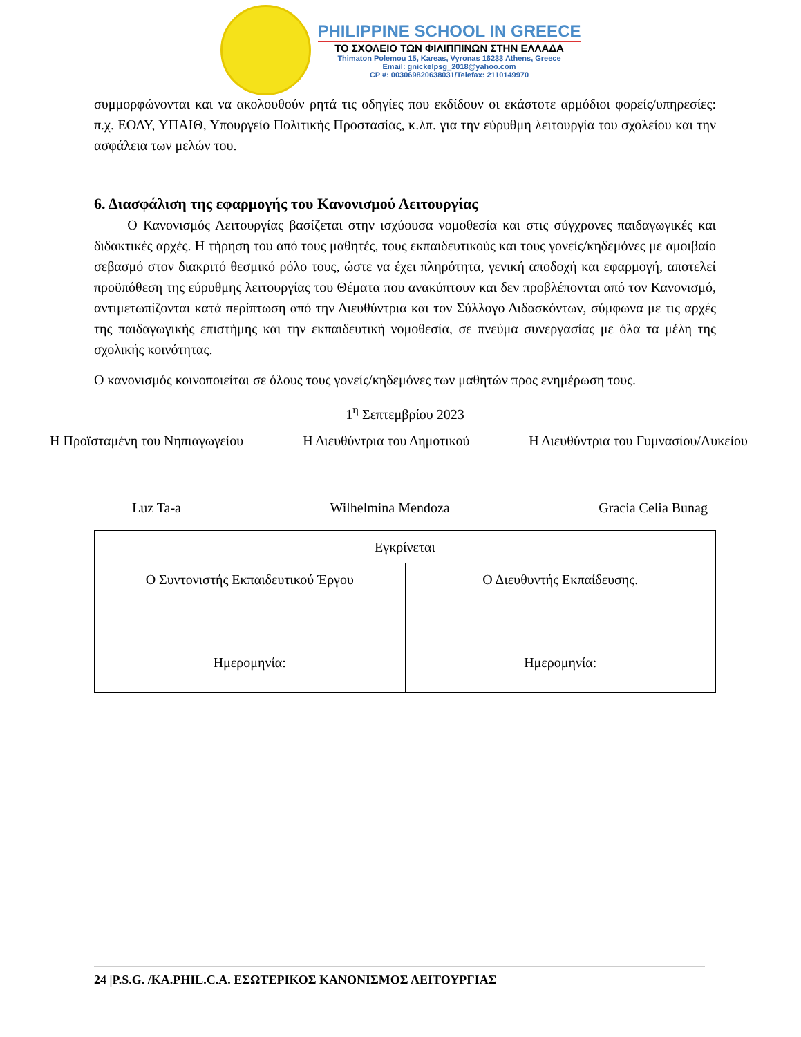PHILIPPINE SCHOOL IN GREECE
ΤΟ ΣΧΟΛΕΙΟ ΤΩΝ ΦΙΛΙΠΠΙΝΩΝ ΣΤΗΝ ΕΛΛΑΔΑ
Thimaton Polemou 15, Kareas, Vyronas 16233 Athens, Greece
Email: gnickelpsg_2018@yahoo.com
CP #: 003069820638031/Telefax: 2110149970
συμμορφώνονται και να ακολουθούν ρητά τις οδηγίες που εκδίδουν οι εκάστοτε αρμόδιοι φορείς/υπηρεσίες: π.χ. ΕΟΔΥ, ΥΠΑΙΘ, Υπουργείο Πολιτικής Προστασίας, κ.λπ. για την εύρυθμη λειτουργία του σχολείου και την ασφάλεια των μελών του.
6. Διασφάλιση της εφαρμογής του Κανονισμού Λειτουργίας
   Ο Κανονισμός Λειτουργίας βασίζεται στην ισχύουσα νομοθεσία και στις σύγχρονες παιδαγωγικές και διδακτικές αρχές. Η τήρηση του από τους μαθητές, τους εκπαιδευτικούς και τους γονείς/κηδεμόνες με αμοιβαίο σεβασμό στον διακριτό θεσμικό ρόλο τους, ώστε να έχει πληρότητα, γενική αποδοχή και εφαρμογή, αποτελεί προϋπόθεση της εύρυθμης λειτουργίας του Θέματα που ανακύπτουν και δεν προβλέπονται από τον Κανονισμό, αντιμετωπίζονται κατά περίπτωση από την Διευθύντρια και τον Σύλλογο Διδασκόντων, σύμφωνα με τις αρχές της παιδαγωγικής επιστήμης και την εκπαιδευτική νομοθεσία, σε πνεύμα συνεργασίας με όλα τα μέλη της σχολικής κοινότητας.
Ο κανονισμός κοινοποιείται σε όλους τους γονείς/κηδεμόνες των μαθητών προς ενημέρωση τους.
1<sup>η</sup> Σεπτεμβρίου 2023
Η Προϊσταμένη του Νηπιαγωγείου Η Διευθύντρια του Δημοτικού Η Διευθύντρια του Γυμνασίου/Λυκείου
Luz Ta-a Wilhelmina Mendoza Gracia Celia Bunag
| Εγκρίνεται | |
| Ο Συντονιστής Εκπαιδευτικού Έργου Ημερομηνία: | Ο Διευθυντής Εκπαίδευσης. Ημερομηνία: |
24 |P.S.G. /KA.PHIL.C.A. ΕΣΩΤΕΡΙΚΟΣ ΚΑΝΟΝΙΣΜΟΣ ΛΕΙΤΟΥΡΓΙΑΣ